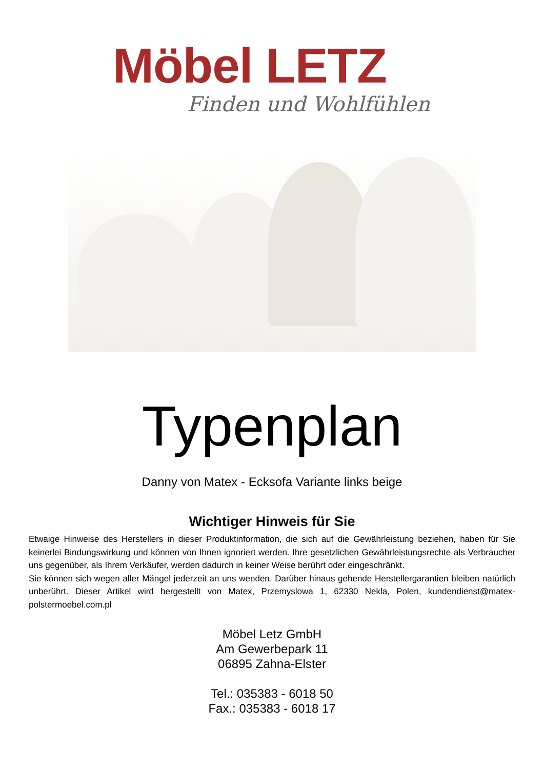Möbel LETZ
Finden und Wohlfühlen
Typenplan
Danny von Matex - Ecksofa Variante links beige
Wichtiger Hinweis für Sie
Etwaige Hinweise des Herstellers in dieser Produktinformation, die sich auf die Gewährleistung beziehen, haben für Sie keinerlei Bindungswirkung und können von Ihnen ignoriert werden. Ihre gesetzlichen Gewährleistungsrechte als Verbraucher uns gegenüber, als Ihrem Verkäufer, werden dadurch in keiner Weise berührt oder eingeschränkt.
Sie können sich wegen aller Mängel jederzeit an uns wenden. Darüber hinaus gehende Herstellergarantien bleiben natürlich unberührt. Dieser Artikel wird hergestellt von Matex, Przemyslowa 1, 62330 Nekla, Polen, kundendienst@matex-polstermoebel.com.pl
Möbel Letz GmbH
Am Gewerbepark 11
06895 Zahna-Elster
Tel.: 035383 - 6018 50
Fax.: 035383 - 6018 17